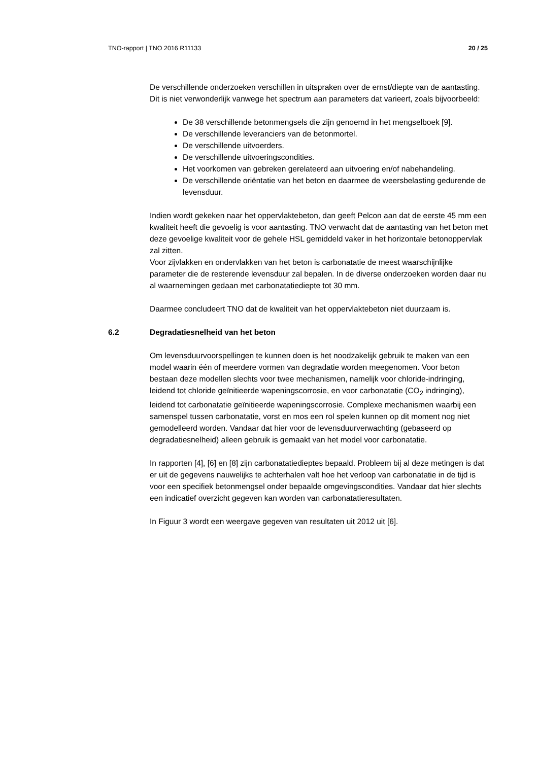TNO-rapport | TNO 2016 R11133 20 / 25
De verschillende onderzoeken verschillen in uitspraken over de ernst/diepte van de aantasting. Dit is niet verwonderlijk vanwege het spectrum aan parameters dat varieert, zoals bijvoorbeeld:
De 38 verschillende betonmengsels die zijn genoemd in het mengselboek [9].
De verschillende leveranciers van de betonmortel.
De verschillende uitvoerders.
De verschillende uitvoeringscondities.
Het voorkomen van gebreken gerelateerd aan uitvoering en/of nabehandeling.
De verschillende oriëntatie van het beton en daarmee de weersbelasting gedurende de levensduur.
Indien wordt gekeken naar het oppervlaktebeton, dan geeft Pelcon aan dat de eerste 45 mm een kwaliteit heeft die gevoelig is voor aantasting. TNO verwacht dat de aantasting van het beton met deze gevoelige kwaliteit voor de gehele HSL gemiddeld vaker in het horizontale betonoppervlak zal zitten.
Voor zijvlakken en ondervlakken van het beton is carbonatatie de meest waarschijnlijke parameter die de resterende levensduur zal bepalen. In de diverse onderzoeken worden daar nu al waarnemingen gedaan met carbonatatiediepte tot 30 mm.
Daarmee concludeert TNO dat de kwaliteit van het oppervlaktebeton niet duurzaam is.
6.2 Degradatiesnelheid van het beton
Om levensduurvoorspellingen te kunnen doen is het noodzakelijk gebruik te maken van een model waarin één of meerdere vormen van degradatie worden meegenomen. Voor beton bestaan deze modellen slechts voor twee mechanismen, namelijk voor chloride-indringing, leidend tot chloride geïnitieerde wapeningscorrosie, en voor carbonatatie (CO<sub>2</sub> indringing), leidend tot carbonatatie geïnitieerde wapeningscorrosie. Complexe mechanismen waarbij een samenspel tussen carbonatatie, vorst en mos een rol spelen kunnen op dit moment nog niet gemodelleerd worden. Vandaar dat hier voor de levensduurverwachting (gebaseerd op degradatiesnelheid) alleen gebruik is gemaakt van het model voor carbonatatie.
In rapporten [4], [6] en [8] zijn carbonatatiedieptes bepaald. Probleem bij al deze metingen is dat er uit de gegevens nauwelijks te achterhalen valt hoe het verloop van carbonatatie in de tijd is voor een specifiek betonmengsel onder bepaalde omgevingscondities. Vandaar dat hier slechts een indicatief overzicht gegeven kan worden van carbonatatieresultaten.
In Figuur 3 wordt een weergave gegeven van resultaten uit 2012 uit [6].